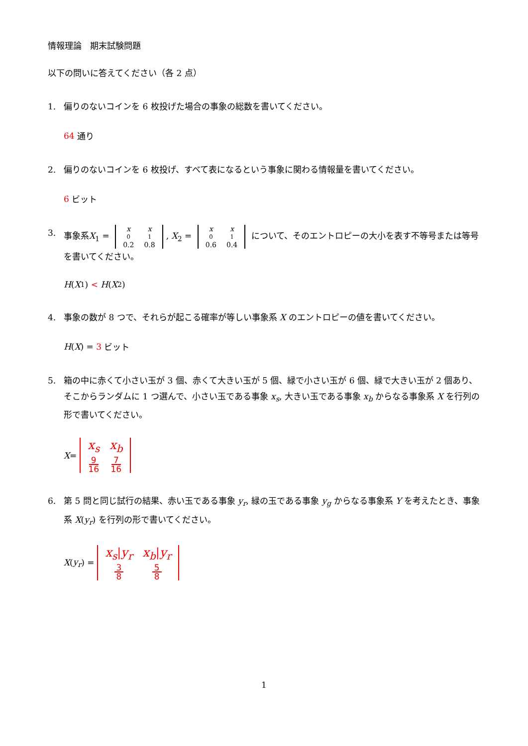情報理論　期末試験問題
以下の問いに答えてください（各 2 点）
1. 偏りのないコインを 6 枚投げた場合の事象の総数を書いてください。
64 通り
2. 偏りのないコインを 6 枚投げ、すべて表になるという事象に関わる情報量を書いてください。
6 ビット
3. 事象系X<sub>1</sub> = x
<sub>0</sub>
0.2 x
<sub>1</sub>
0.8, X<sub>2</sub> = x
<sub>0</sub>
0.6 x
<sub>1</sub>
0.4 について、そのエントロピーの大小を表す不等号または等号を書いてください。
H (X<sub>1</sub>) < H (X<sub>2</sub>)
4. 事象の数が 8 つで、それらが起こる確率が等しい事象系 X のエントロピーの値を書いてください。
H (X) = 3 ビット
5. 箱の中に赤くて小さい玉が 3 個、赤くて大きい玉が 5 個、緑で小さい玉が 6 個、緑で大きい玉が 2 個あり、そこからランダムに 1 つ選んで、小さい玉である事象 x<sub>s</sub>, 大きい玉である事象 x<sub>b</sub> からなる事象系 X を行列の形で書いてください。
X = x<sub>s</sub>
9
16 x<sub>b</sub>
7
16
6. 第 5 問と同じ試行の結果、赤い玉である事象 y<sub>r</sub>, 緑の玉である事象 y<sub>g</sub> からなる事象系 Y を考えたとき、事象系 X(y<sub>r</sub>) を行列の形で書いてください。
X (y<sub>r</sub>) = x<sub>s</sub>|y<sub>r</sub>
3
8 x<sub>b</sub>|y<sub>r</sub>
5
8
1